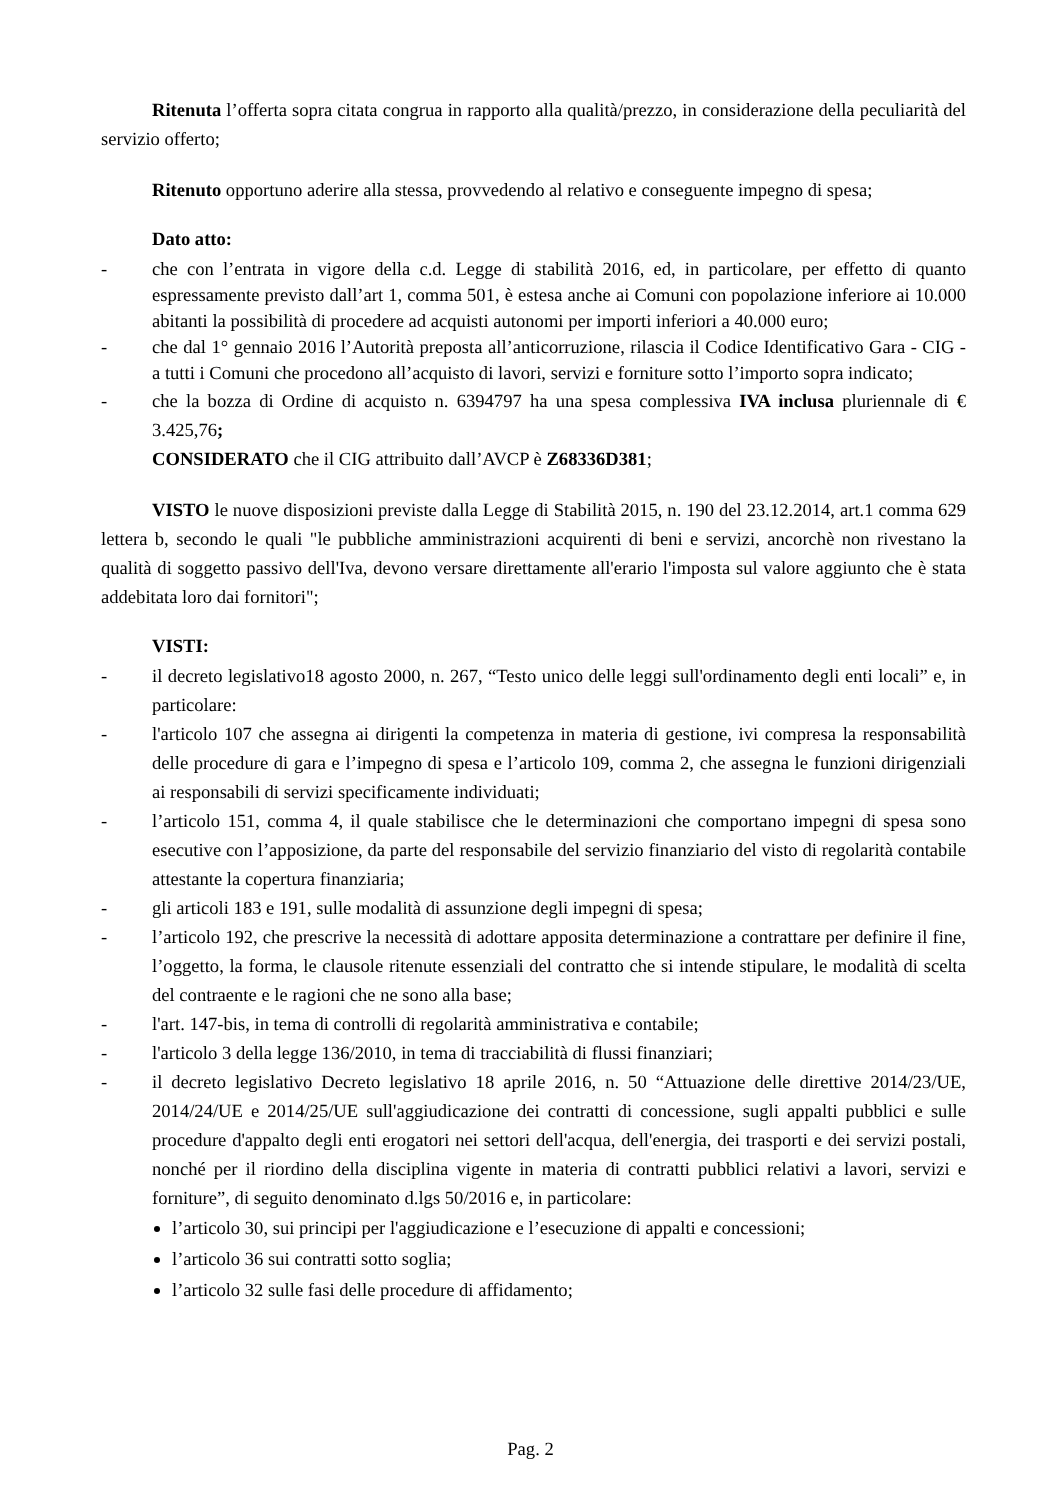Ritenuta l’offerta sopra citata congrua in rapporto alla qualità/prezzo, in considerazione della peculiarità del servizio offerto;
Ritenuto opportuno aderire alla stessa, provvedendo al relativo e conseguente impegno di spesa;
Dato atto:
- che con l’entrata in vigore della c.d. Legge di stabilità 2016, ed, in particolare, per effetto di quanto espressamente previsto dall’art 1, comma 501, è estesa anche ai Comuni con popolazione inferiore ai 10.000 abitanti la possibilità di procedere ad acquisti autonomi per importi inferiori a 40.000 euro;
- che dal 1° gennaio 2016 l’Autorità preposta all’anticorruzione, rilascia il Codice Identificativo Gara - CIG - a tutti i Comuni che procedono all’acquisto di lavori, servizi e forniture sotto l’importo sopra indicato;
- che la bozza di Ordine di acquisto n. 6394797 ha una spesa complessiva IVA inclusa pluriennale di € 3.425,76;
CONSIDERATO che il CIG attribuito dall’AVCP è Z68336D381;
VISTO le nuove disposizioni previste dalla Legge di Stabilità 2015, n. 190 del 23.12.2014, art.1 comma 629 lettera b, secondo le quali "le pubbliche amministrazioni acquirenti di beni e servizi, ancorchè non rivestano la qualità di soggetto passivo dell'Iva, devono versare direttamente all'erario l'imposta sul valore aggiunto che è stata addebitata loro dai fornitori";
VISTI:
- il decreto legislativo18 agosto 2000, n. 267, “Testo unico delle leggi sull'ordinamento degli enti locali” e, in particolare:
- l'articolo 107 che assegna ai dirigenti la competenza in materia di gestione, ivi compresa la responsabilità delle procedure di gara e l’impegno di spesa e l’articolo 109, comma 2, che assegna le funzioni dirigenziali ai responsabili di servizi specificamente individuati;
- l’articolo 151, comma 4, il quale stabilisce che le determinazioni che comportano impegni di spesa sono esecutive con l’apposizione, da parte del responsabile del servizio finanziario del visto di regolarità contabile attestante la copertura finanziaria;
- gli articoli 183 e 191, sulle modalità di assunzione degli impegni di spesa;
- l’articolo 192, che prescrive la necessità di adottare apposita determinazione a contrattare per definire il fine, l’oggetto, la forma, le clausole ritenute essenziali del contratto che si intende stipulare, le modalità di scelta del contraente e le ragioni che ne sono alla base;
- l'art. 147-bis, in tema di controlli di regolarità amministrativa e contabile;
- l'articolo 3 della legge 136/2010, in tema di tracciabilità di flussi finanziari;
- il decreto legislativo Decreto legislativo 18 aprile 2016, n. 50 “Attuazione delle direttive 2014/23/UE, 2014/24/UE e 2014/25/UE sull'aggiudicazione dei contratti di concessione, sugli appalti pubblici e sulle procedure d'appalto degli enti erogatori nei settori dell'acqua, dell'energia, dei trasporti e dei servizi postali, nonché per il riordino della disciplina vigente in materia di contratti pubblici relativi a lavori, servizi e forniture”, di seguito denominato d.lgs 50/2016 e, in particolare:
l’articolo 30, sui principi per l'aggiudicazione e l’esecuzione di appalti e concessioni;
l’articolo 36 sui contratti sotto soglia;
l’articolo 32 sulle fasi delle procedure di affidamento;
Pag. 2